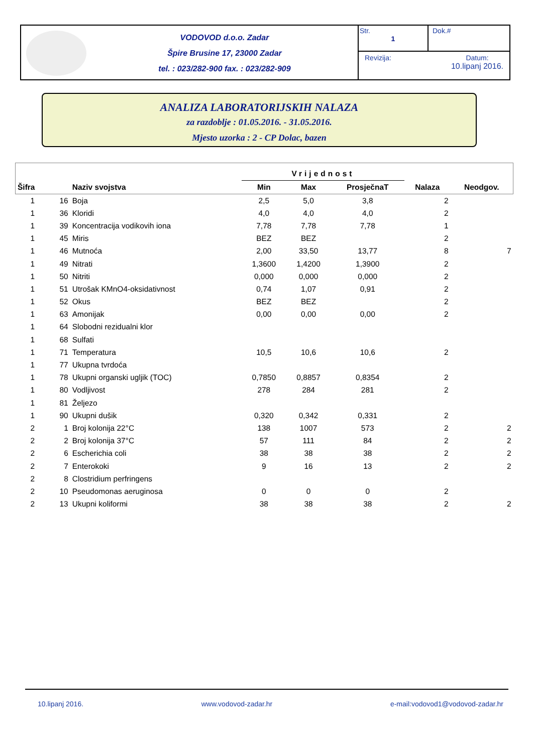VODOVOD d.o.o. Zadar
Špire Brusine 17, 23000 Zadar
tel. : 023/282-900 fax. : 023/282-909
Str.
1
Dok.#
Revizija: Datum:
10.lipanj 2016.
ANALIZA LABORATORIJSKIH NALAZA
za razdoblje : 01.05.2016. - 31.05.2016.
Mjesto uzorka : 2 - CP Dolac, bazen
| | | | Vrijednost | | | | |
| --- | --- | --- | --- | --- | --- | --- | --- |
| Šifra | | Naziv svojstva | Min | Max | ProsječnaT | Nalaza | Neodgov. |
| 1 | 16 | Boja | 2,5 | 5,0 | 3,8 | 2 | |
| 1 | 36 | Kloridi | 4,0 | 4,0 | 4,0 | 2 | |
| 1 | 39 | Koncentracija vodikovih iona | 7,78 | 7,78 | 7,78 | 1 | |
| 1 | 45 | Miris | BEZ | BEZ | | 2 | |
| 1 | 46 | Mutnoća | 2,00 | 33,50 | 13,77 | 8 | 7 |
| 1 | 49 | Nitrati | 1,3600 | 1,4200 | 1,3900 | 2 | |
| 1 | 50 | Nitriti | 0,000 | 0,000 | 0,000 | 2 | |
| 1 | 51 | Utrošak KMnO4-oksidativnost | 0,74 | 1,07 | 0,91 | 2 | |
| 1 | 52 | Okus | BEZ | BEZ | | 2 | |
| 1 | 63 | Amonijak | 0,00 | 0,00 | 0,00 | 2 | |
| 1 | 64 | Slobodni rezidualni klor | | | | | |
| 1 | 68 | Sulfati | | | | | |
| 1 | 71 | Temperatura | 10,5 | 10,6 | 10,6 | 2 | |
| 1 | 77 | Ukupna tvrdoća | | | | | |
| 1 | 78 | Ukupni organski ugljik (TOC) | 0,7850 | 0,8857 | 0,8354 | 2 | |
| 1 | 80 | Vodljivost | 278 | 284 | 281 | 2 | |
| 1 | 81 | Željezo | | | | | |
| 1 | 90 | Ukupni dušik | 0,320 | 0,342 | 0,331 | 2 | |
| 2 | 1 | Broj kolonija 22°C | 138 | 1007 | 573 | 2 | 2 |
| 2 | 2 | Broj kolonija 37°C | 57 | 111 | 84 | 2 | 2 |
| 2 | 6 | Escherichia coli | 38 | 38 | 38 | 2 | 2 |
| 2 | 7 | Enterokoki | 9 | 16 | 13 | 2 | 2 |
| 2 | 8 | Clostridium perfringens | | | | | |
| 2 | 10 | Pseudomonas aeruginosa | 0 | 0 | 0 | 2 | |
| 2 | 13 | Ukupni koliformi | 38 | 38 | 38 | 2 | 2 |
10.lipanj 2016. www.vodovod-zadar.hr e-mail:vodovod1@vodovod-zadar.hr